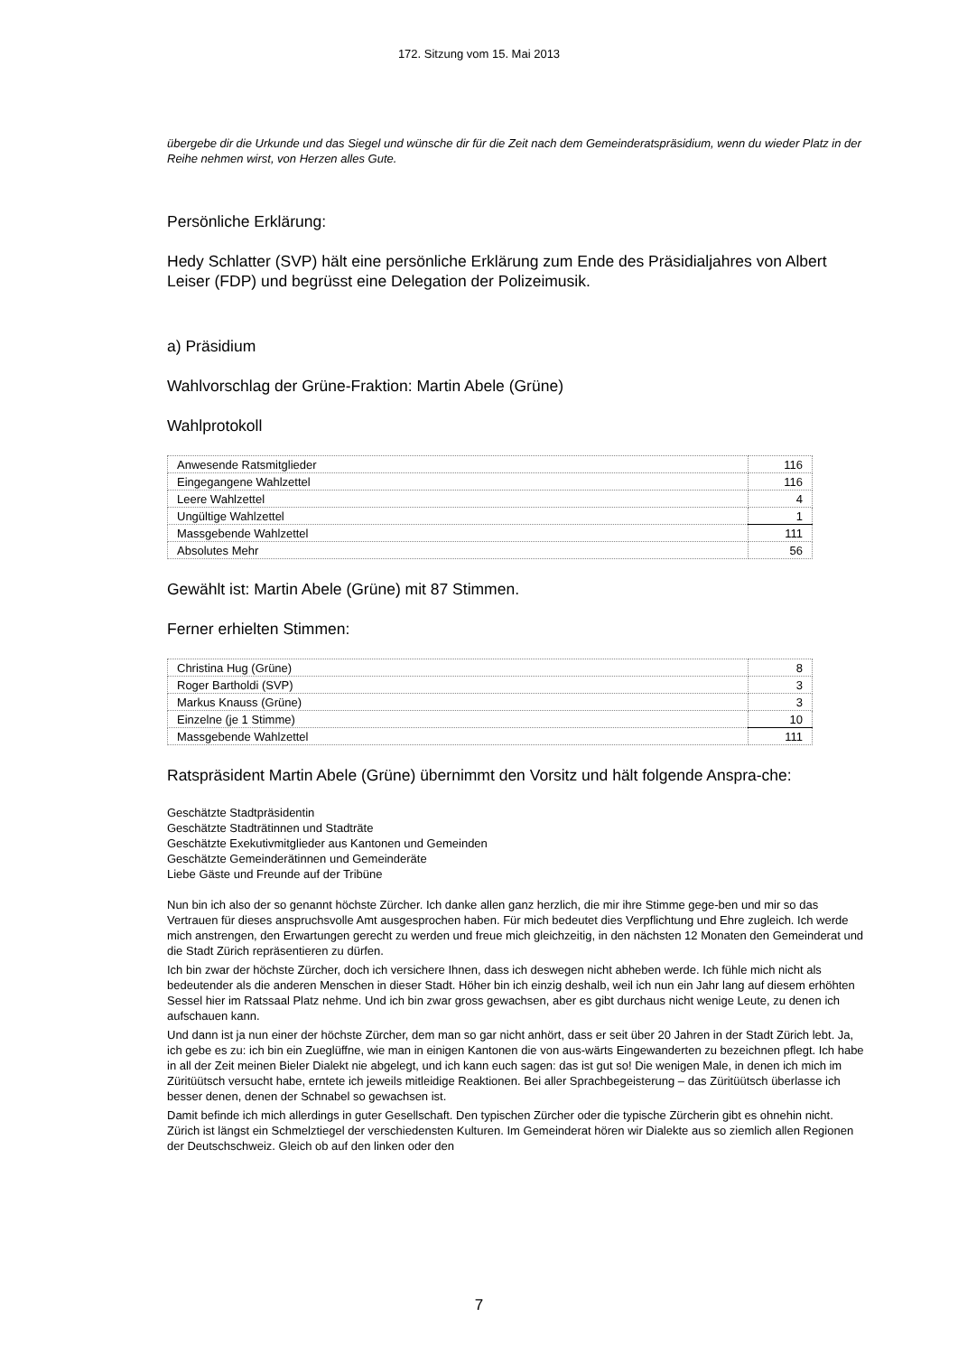172. Sitzung vom 15. Mai 2013
übergebe dir die Urkunde und das Siegel und wünsche dir für die Zeit nach dem Gemeinderatspräsidium, wenn du wieder Platz in der Reihe nehmen wirst, von Herzen alles Gute.
Persönliche Erklärung:
Hedy Schlatter (SVP) hält eine persönliche Erklärung zum Ende des Präsidialjahres von Albert Leiser (FDP) und begrüsst eine Delegation der Polizeimusik.
a) Präsidium
Wahlvorschlag der Grüne-Fraktion: Martin Abele (Grüne)
Wahlprotokoll
| Anwesende Ratsmitglieder | 116 |
| Eingegangene Wahlzettel | 116 |
| Leere Wahlzettel | 4 |
| Ungültige Wahlzettel | 1 |
| Massgebende Wahlzettel | 111 |
| Absolutes Mehr | 56 |
Gewählt ist: Martin Abele (Grüne) mit 87 Stimmen.
Ferner erhielten Stimmen:
| Christina Hug (Grüne) | 8 |
| Roger Bartholdi (SVP) | 3 |
| Markus Knauss (Grüne) | 3 |
| Einzelne (je 1 Stimme) | 10 |
| Massgebende Wahlzettel | 111 |
Ratspräsident Martin Abele (Grüne) übernimmt den Vorsitz und hält folgende Anspra-che:
Geschätzte Stadtpräsidentin
Geschätzte Stadträtinnen und Stadträte
Geschätzte Exekutivmitglieder aus Kantonen und Gemeinden
Geschätzte Gemeinderätinnen und Gemeinderäte
Liebe Gäste und Freunde auf der Tribüne
Nun bin ich also der so genannt höchste Zürcher. Ich danke allen ganz herzlich, die mir ihre Stimme gege-ben und mir so das Vertrauen für dieses anspruchsvolle Amt ausgesprochen haben. Für mich bedeutet dies Verpflichtung und Ehre zugleich. Ich werde mich anstrengen, den Erwartungen gerecht zu werden und freue mich gleichzeitig, in den nächsten 12 Monaten den Gemeinderat und die Stadt Zürich repräsentieren zu dürfen.
Ich bin zwar der höchste Zürcher, doch ich versichere Ihnen, dass ich deswegen nicht abheben werde. Ich fühle mich nicht als bedeutender als die anderen Menschen in dieser Stadt. Höher bin ich einzig deshalb, weil ich nun ein Jahr lang auf diesem erhöhten Sessel hier im Ratssaal Platz nehme. Und ich bin zwar gross gewachsen, aber es gibt durchaus nicht wenige Leute, zu denen ich aufschauen kann.
Und dann ist ja nun einer der höchste Zürcher, dem man so gar nicht anhört, dass er seit über 20 Jahren in der Stadt Zürich lebt. Ja, ich gebe es zu: ich bin ein Zueglüffne, wie man in einigen Kantonen die von aus-wärts Eingewanderten zu bezeichnen pflegt. Ich habe in all der Zeit meinen Bieler Dialekt nie abgelegt, und ich kann euch sagen: das ist gut so! Die wenigen Male, in denen ich mich im Züritüütsch versucht habe, erntete ich jeweils mitleidige Reaktionen. Bei aller Sprachbegeisterung – das Züritüütsch überlasse ich besser denen, denen der Schnabel so gewachsen ist.
Damit befinde ich mich allerdings in guter Gesellschaft. Den typischen Zürcher oder die typische Zürcherin gibt es ohnehin nicht. Zürich ist längst ein Schmelztiegel der verschiedensten Kulturen. Im Gemeinderat hören wir Dialekte aus so ziemlich allen Regionen der Deutschschweiz. Gleich ob auf den linken oder den
7